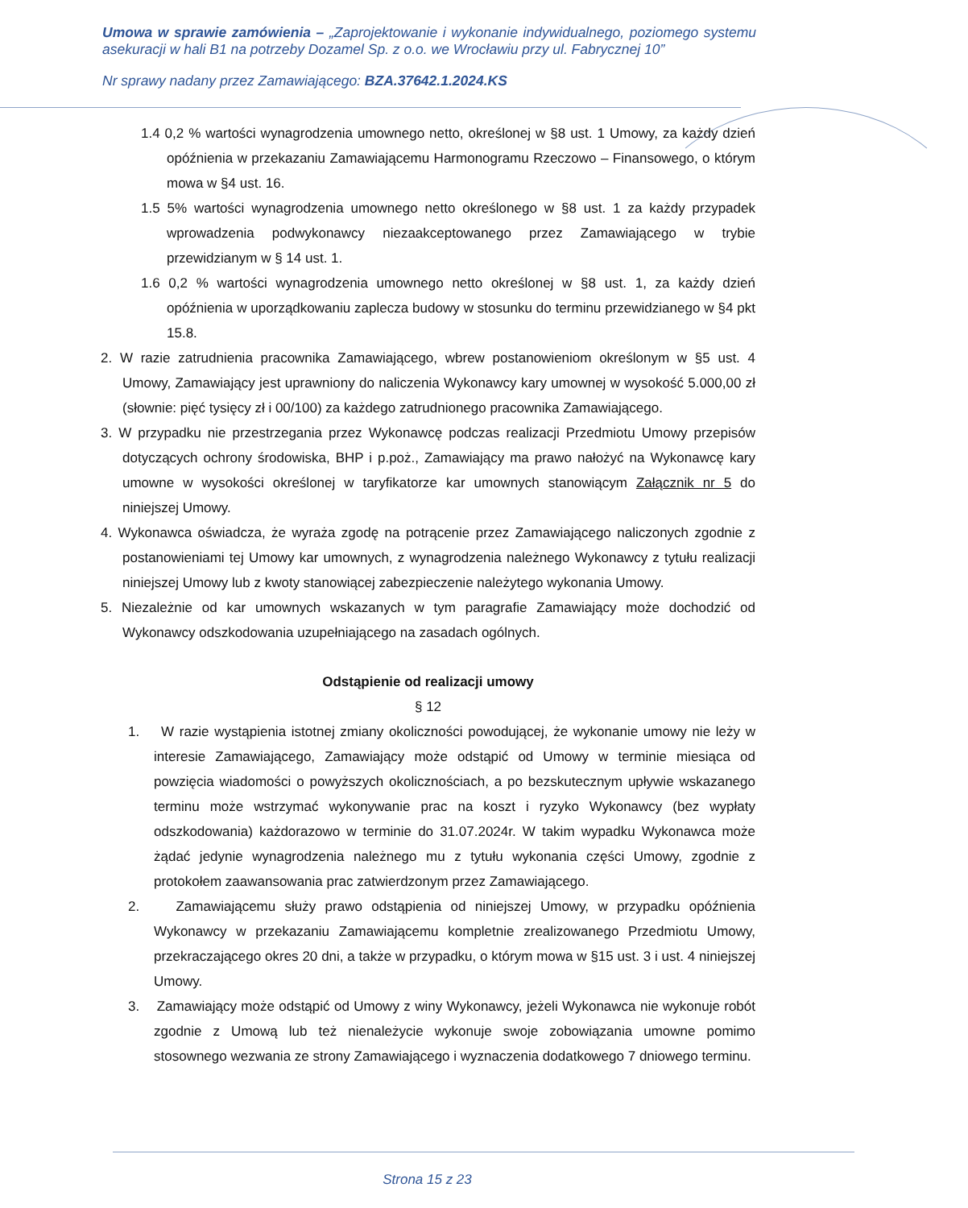Umowa w sprawie zamówienia – „Zaprojektowanie i wykonanie indywidualnego, poziomego systemu asekuracji w hali B1 na potrzeby Dozamel Sp. z o.o. we Wrocławiu przy ul. Fabrycznej 10”
Nr sprawy nadany przez Zamawiającego: BZA.37642.1.2024.KS
1.4 0,2 % wartości wynagrodzenia umownego netto, określonej w §8 ust. 1 Umowy, za każdy dzień opóźnienia w przekazaniu Zamawiającemu Harmonogramu Rzeczowo – Finansowego, o którym mowa w §4 ust. 16.
1.5 5% wartości wynagrodzenia umownego netto określonego w §8 ust. 1 za każdy przypadek wprowadzenia podwykonawcy niezaakceptowanego przez Zamawiającego w trybie przewidzianym w § 14 ust. 1.
1.6 0,2 % wartości wynagrodzenia umownego netto określonej w §8 ust. 1, za każdy dzień opóźnienia w uporządkowaniu zaplecza budowy w stosunku do terminu przewidzianego w §4 pkt 15.8.
2. W razie zatrudnienia pracownika Zamawiającego, wbrew postanowieniom określonym w §5 ust. 4 Umowy, Zamawiający jest uprawniony do naliczenia Wykonawcy kary umownej w wysokość 5.000,00 zł (słownie: pięć tysięcy zł i 00/100) za każdego zatrudnionego pracownika Zamawiającego.
3. W przypadku nie przestrzegania przez Wykonawcę podczas realizacji Przedmiotu Umowy przepisów dotyczących ochrony środowiska, BHP i p.poż., Zamawiający ma prawo nałożyć na Wykonawcę kary umowne w wysokości określonej w taryfikatorze kar umownych stanowiącym Załącznik nr 5 do niniejszej Umowy.
4. Wykonawca oświadcza, że wyraża zgodę na potrącenie przez Zamawiającego naliczonych zgodnie z postanowieniami tej Umowy kar umownych, z wynagrodzenia należnego Wykonawcy z tytułu realizacji niniejszej Umowy lub z kwoty stanowiącej zabezpieczenie należytego wykonania Umowy.
5. Niezależnie od kar umownych wskazanych w tym paragrafie Zamawiający może dochodzić od Wykonawcy odszkodowania uzupełniającego na zasadach ogólnych.
Odstąpienie od realizacji umowy
§ 12
1. W razie wystąpienia istotnej zmiany okoliczności powodującej, że wykonanie umowy nie leży w interesie Zamawiającego, Zamawiający może odstąpić od Umowy w terminie miesiąca od powzięcia wiadomości o powyższych okolicznościach, a po bezskutecznym upływie wskazanego terminu może wstrzymać wykonywanie prac na koszt i ryzyko Wykonawcy (bez wypłaty odszkodowania) każdorazowo w terminie do 31.07.2024r. W takim wypadku Wykonawca może żądać jedynie wynagrodzenia należnego mu z tytułu wykonania części Umowy, zgodnie z protokołem zaawansowania prac zatwierdzonym przez Zamawiającego.
2. Zamawiającemu służy prawo odstąpienia od niniejszej Umowy, w przypadku opóźnienia Wykonawcy w przekazaniu Zamawiającemu kompletnie zrealizowanego Przedmiotu Umowy, przekraczającego okres 20 dni, a także w przypadku, o którym mowa w §15 ust. 3 i ust. 4 niniejszej Umowy.
3. Zamawiający może odstąpić od Umowy z winy Wykonawcy, jeżeli Wykonawca nie wykonuje robót zgodnie z Umową lub też nienależycie wykonuje swoje zobowiązania umowne pomimo stosownego wezwania ze strony Zamawiającego i wyznaczenia dodatkowego 7 dniowego terminu.
Strona 15 z 23